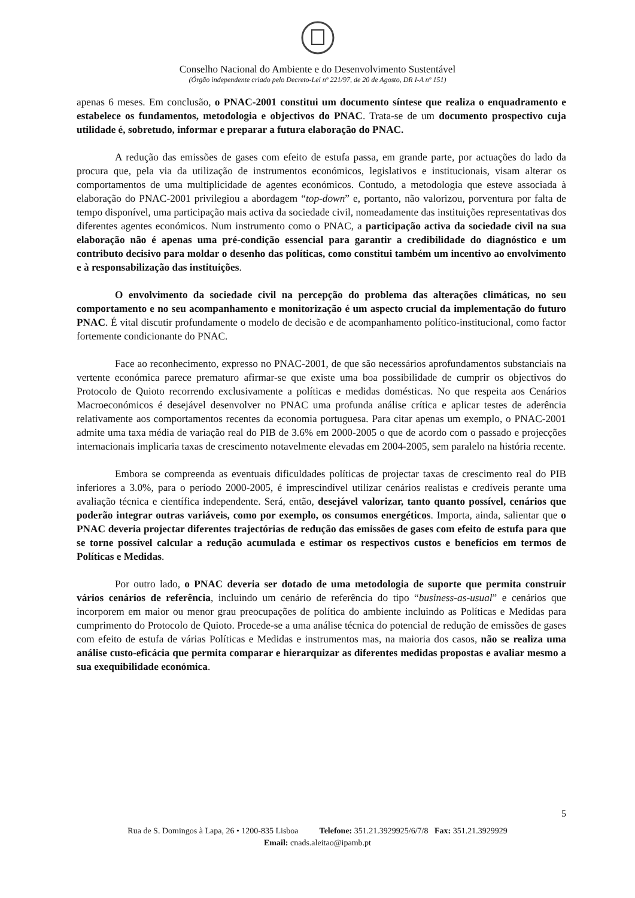Conselho Nacional do Ambiente e do Desenvolvimento Sustentável
(Órgão independente criado pelo Decreto-Lei nº 221/97, de 20 de Agosto, DR I-A nº 151)
apenas 6 meses. Em conclusão, o PNAC-2001 constitui um documento síntese que realiza o enquadramento e estabelece os fundamentos, metodologia e objectivos do PNAC. Trata-se de um documento prospectivo cuja utilidade é, sobretudo, informar e preparar a futura elaboração do PNAC.
A redução das emissões de gases com efeito de estufa passa, em grande parte, por actuações do lado da procura que, pela via da utilização de instrumentos económicos, legislativos e institucionais, visam alterar os comportamentos de uma multiplicidade de agentes económicos. Contudo, a metodologia que esteve associada à elaboração do PNAC-2001 privilegiou a abordagem “top-down” e, portanto, não valorizou, porventura por falta de tempo disponível, uma participação mais activa da sociedade civil, nomeadamente das instituições representativas dos diferentes agentes económicos. Num instrumento como o PNAC, a participação activa da sociedade civil na sua elaboração não é apenas uma pré-condição essencial para garantir a credibilidade do diagnóstico e um contributo decisivo para moldar o desenho das políticas, como constitui também um incentivo ao envolvimento e à responsabilização das instituições.
O envolvimento da sociedade civil na percepção do problema das alterações climáticas, no seu comportamento e no seu acompanhamento e monitorização é um aspecto crucial da implementação do futuro PNAC. É vital discutir profundamente o modelo de decisão e de acompanhamento político-institucional, como factor fortemente condicionante do PNAC.
Face ao reconhecimento, expresso no PNAC-2001, de que são necessários aprofundamentos substanciais na vertente económica parece prematuro afirmar-se que existe uma boa possibilidade de cumprir os objectivos do Protocolo de Quioto recorrendo exclusivamente a políticas e medidas domésticas. No que respeita aos Cenários Macroeconómicos é desejável desenvolver no PNAC uma profunda análise crítica e aplicar testes de aderência relativamente aos comportamentos recentes da economia portuguesa. Para citar apenas um exemplo, o PNAC-2001 admite uma taxa média de variação real do PIB de 3.6% em 2000-2005 o que de acordo com o passado e projecções internacionais implicaria taxas de crescimento notavelmente elevadas em 2004-2005, sem paralelo na história recente.
Embora se compreenda as eventuais dificuldades políticas de projectar taxas de crescimento real do PIB inferiores a 3.0%, para o período 2000-2005, é imprescindível utilizar cenários realistas e credíveis perante uma avaliação técnica e científica independente. Será, então, desejável valorizar, tanto quanto possível, cenários que poderão integrar outras variáveis, como por exemplo, os consumos energéticos. Importa, ainda, salientar que o PNAC deveria projectar diferentes trajectórias de redução das emissões de gases com efeito de estufa para que se torne possível calcular a redução acumulada e estimar os respectivos custos e benefícios em termos de Políticas e Medidas.
Por outro lado, o PNAC deveria ser dotado de uma metodologia de suporte que permita construir vários cenários de referência, incluindo um cenário de referência do tipo “business-as-usual” e cenários que incorporem em maior ou menor grau preocupações de política do ambiente incluindo as Políticas e Medidas para cumprimento do Protocolo de Quioto. Procede-se a uma análise técnica do potencial de redução de emissões de gases com efeito de estufa de várias Políticas e Medidas e instrumentos mas, na maioria dos casos, não se realiza uma análise custo-eficácia que permita comparar e hierarquizar as diferentes medidas propostas e avaliar mesmo a sua exequibilidade económica.
5
Rua de S. Domingos à Lapa, 26 • 1200-835 Lisboa Telefone: 351.21.3929925/6/7/8 Fax: 351.21.3929929
Email: cnads.aleitao@ipamb.pt